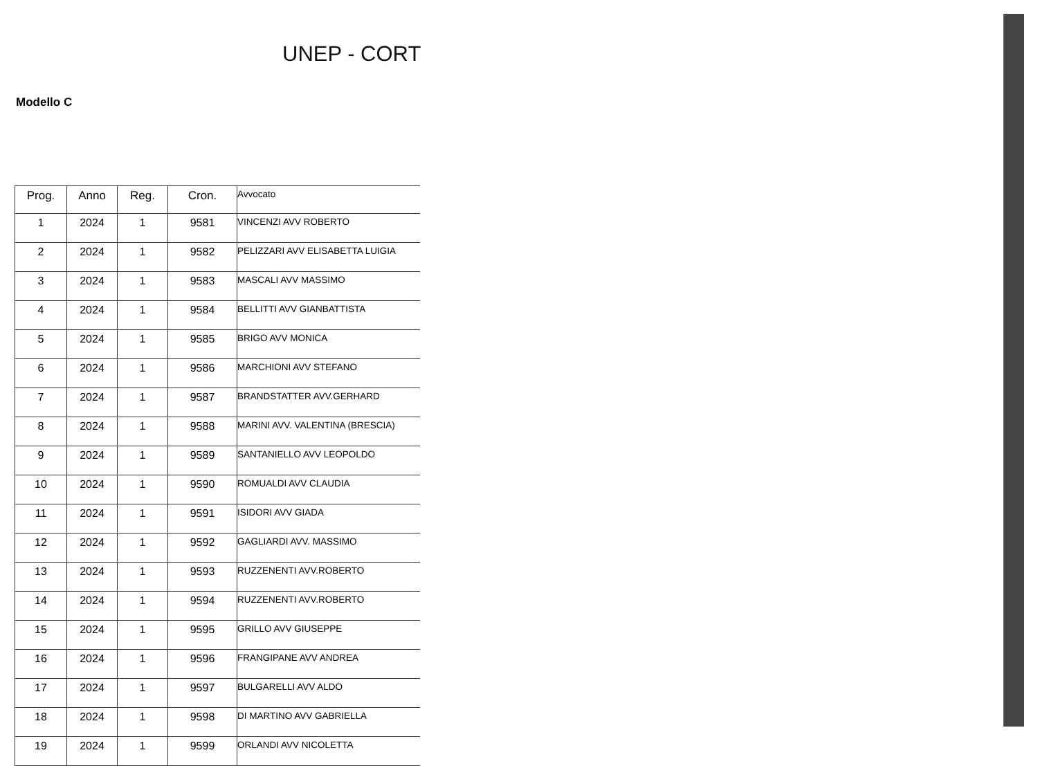UNEP - CORT
Modello C
| Prog. | Anno | Reg. | Cron. | Avvocato |
| --- | --- | --- | --- | --- |
| 1 | 2024 | 1 | 9581 | VINCENZI AVV ROBERTO |
| 2 | 2024 | 1 | 9582 | PELIZZARI AVV ELISABETTA LUIGIA |
| 3 | 2024 | 1 | 9583 | MASCALI AVV MASSIMO |
| 4 | 2024 | 1 | 9584 | BELLITTI AVV GIANBATTISTA |
| 5 | 2024 | 1 | 9585 | BRIGO AVV MONICA |
| 6 | 2024 | 1 | 9586 | MARCHIONI AVV STEFANO |
| 7 | 2024 | 1 | 9587 | BRANDSTATTER AVV.GERHARD |
| 8 | 2024 | 1 | 9588 | MARINI AVV. VALENTINA (BRESCIA) |
| 9 | 2024 | 1 | 9589 | SANTANIELLO AVV LEOPOLDO |
| 10 | 2024 | 1 | 9590 | ROMUALDI AVV CLAUDIA |
| 11 | 2024 | 1 | 9591 | ISIDORI AVV GIADA |
| 12 | 2024 | 1 | 9592 | GAGLIARDI AVV. MASSIMO |
| 13 | 2024 | 1 | 9593 | RUZZENENTI AVV.ROBERTO |
| 14 | 2024 | 1 | 9594 | RUZZENENTI AVV.ROBERTO |
| 15 | 2024 | 1 | 9595 | GRILLO AVV GIUSEPPE |
| 16 | 2024 | 1 | 9596 | FRANGIPANE AVV ANDREA |
| 17 | 2024 | 1 | 9597 | BULGARELLI AVV ALDO |
| 18 | 2024 | 1 | 9598 | DI MARTINO AVV GABRIELLA |
| 19 | 2024 | 1 | 9599 | ORLANDI AVV NICOLETTA |